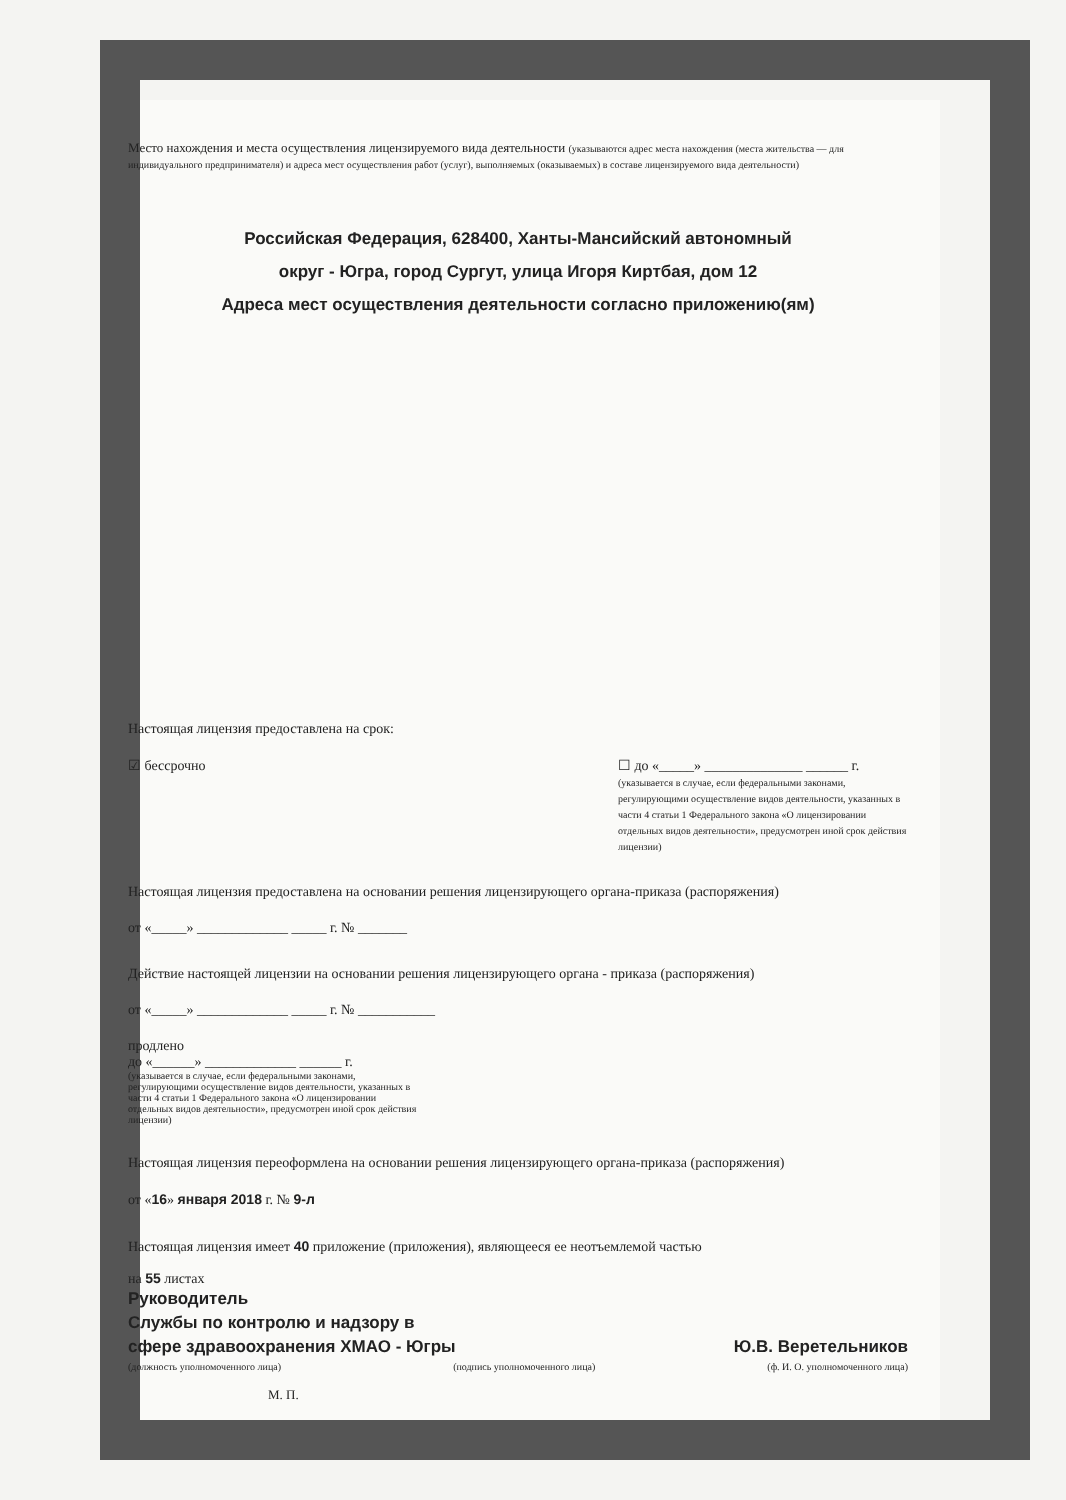Место нахождения и места осуществления лицензируемого вида деятельности (указываются адрес места нахождения (места жительства — для индивидуального предпринимателя) и адреса мест осуществления работ (услуг), выполняемых (оказываемых) в составе лицензируемого вида деятельности)
Российская Федерация, 628400, Ханты-Мансийский автономный
округ - Югра, город Сургут, улица Игоря Киртбая, дом 12
Адреса мест осуществления деятельности согласно приложению(ям)
Настоящая лицензия предоставлена на срок:
☑ бессрочно ☐ до «_____» ______________ ______ г.
(указывается в случае, если федеральными законами, регулирующими осуществление видов деятельности, указанных в части 4 статьи 1 Федерального закона «О лицензировании отдельных видов деятельности», предусмотрен иной срок действия лицензии)
Настоящая лицензия предоставлена на основании решения лицензирующего органа-приказа (распоряжения)
от «_____» _____________ _____ г. № _______
Действие настоящей лицензии на основании решения лицензирующего органа - приказа (распоряжения)
от «_____» _____________ _____ г. № ___________
продлено
до «______» _____________ ______ г.
(указывается в случае, если федеральными законами, регулирующими осуществление видов деятельности, указанных в части 4 статьи 1 Федерального закона «О лицензировании отдельных видов деятельности», предусмотрен иной срок действия лицензии)
Настоящая лицензия переоформлена на основании решения лицензирующего органа-приказа (распоряжения)
от «16» января 2018 г. № 9-л
Настоящая лицензия имеет 40 приложение (приложения), являющееся ее неотъемлемой частью
на 55 листах
Руководитель
Службы по контролю и надзору в
сфере здравоохранения ХМАО - Югры
Ю.В. Веретельников
(должность уполномоченного лица) (подпись уполномоченного лица) (ф. И. О. уполномоченного лица)
М. П.